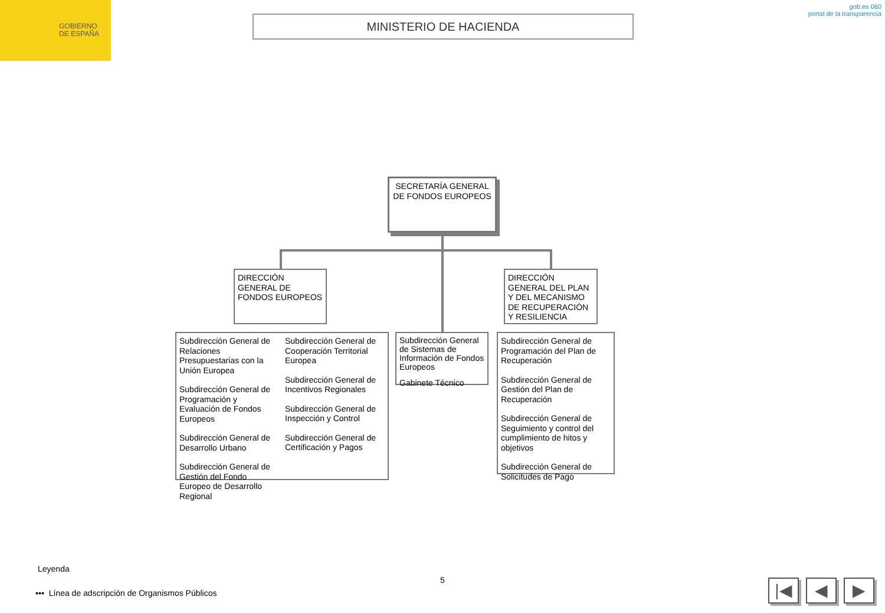GOBIERNO
DE ESPAÑA
MINISTERIO DE HACIENDA
gob.es 060
portal de la transparencia
SECRETARÍA GENERAL DE FONDOS EUROPEOS
DIRECCIÓN GENERAL DE FONDOS EUROPEOS
DIRECCIÓN GENERAL DEL PLAN Y DEL MECANISMO DE RECUPERACIÓN Y RESILIENCIA
Subdirección General de Relaciones Presupuestarias con la Unión Europea
Subdirección General de Programación y Evaluación de Fondos Europeos
Subdirección General de Desarrollo Urbano
Subdirección General de Gestión del Fondo Europeo de Desarrollo Regional
Subdirección General de Cooperación Territorial Europea
Subdirección General de Incentivos Regionales
Subdirección General de Inspección y Control
Subdirección General de Certificación y Pagos
Subdirección General de Sistemas de Información de Fondos Europeos
Gabinete Técnico
Subdirección General de Programación del Plan de Recuperación
Subdirección General de Gestión del Plan de Recuperación
Subdirección General de Seguimiento y control del cumplimiento de hitos y objetivos
Subdirección General de Solicitudes de Pago
Leyenda
5
▪▪▪ Línea de adscripción de Organismos Públicos
|◀ ◀ ▶